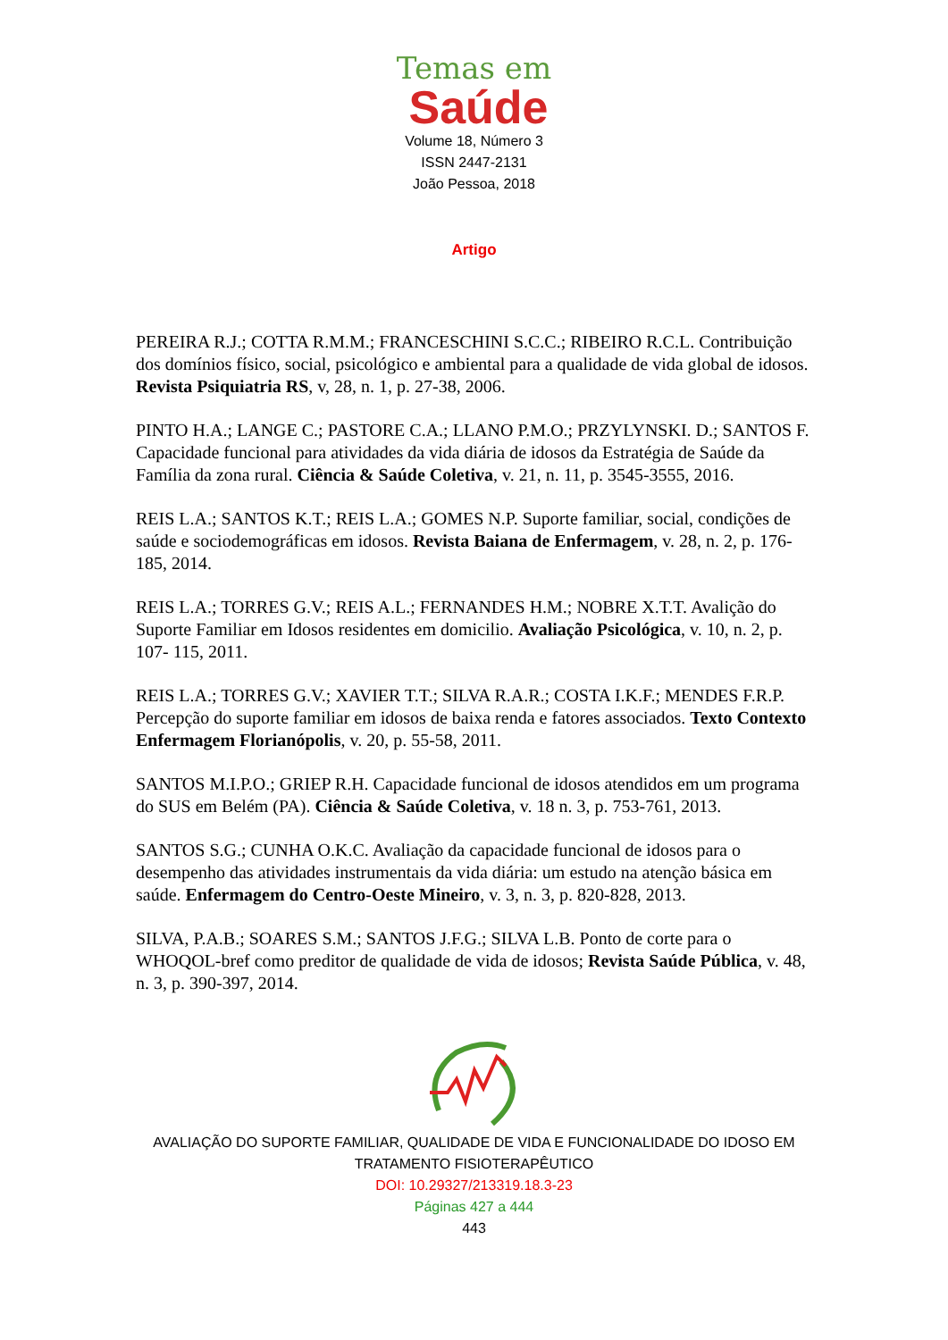Temas em
Saúde
Volume 18, Número 3
ISSN 2447-2131
João Pessoa, 2018
Artigo
PEREIRA R.J.; COTTA R.M.M.; FRANCESCHINI S.C.C.; RIBEIRO R.C.L. Contribuição dos domínios físico, social, psicológico e ambiental para a qualidade de vida global de idosos. Revista Psiquiatria RS, v, 28, n. 1, p. 27-38, 2006.
PINTO H.A.; LANGE C.; PASTORE C.A.; LLANO P.M.O.; PRZYLYNSKI. D.; SANTOS F. Capacidade funcional para atividades da vida diária de idosos da Estratégia de Saúde da Família da zona rural. Ciência & Saúde Coletiva, v. 21, n. 11, p. 3545-3555, 2016.
REIS L.A.; SANTOS K.T.; REIS L.A.; GOMES N.P. Suporte familiar, social, condições de saúde e sociodemográficas em idosos. Revista Baiana de Enfermagem, v. 28, n. 2, p. 176- 185, 2014.
REIS L.A.; TORRES G.V.; REIS A.L.; FERNANDES H.M.; NOBRE X.T.T. Avalição do Suporte Familiar em Idosos residentes em domicilio. Avaliação Psicológica, v. 10, n. 2, p. 107- 115, 2011.
REIS L.A.; TORRES G.V.; XAVIER T.T.; SILVA R.A.R.; COSTA I.K.F.; MENDES F.R.P. Percepção do suporte familiar em idosos de baixa renda e fatores associados. Texto Contexto Enfermagem Florianópolis, v. 20, p. 55-58, 2011.
SANTOS M.I.P.O.; GRIEP R.H. Capacidade funcional de idosos atendidos em um programa do SUS em Belém (PA). Ciência & Saúde Coletiva, v. 18 n. 3, p. 753-761, 2013.
SANTOS S.G.; CUNHA O.K.C. Avaliação da capacidade funcional de idosos para o desempenho das atividades instrumentais da vida diária: um estudo na atenção básica em saúde. Enfermagem do Centro-Oeste Mineiro, v. 3, n. 3, p. 820-828, 2013.
SILVA, P.A.B.; SOARES S.M.; SANTOS J.F.G.; SILVA L.B. Ponto de corte para o WHOQOL-bref como preditor de qualidade de vida de idosos; Revista Saúde Pública, v. 48, n. 3, p. 390-397, 2014.
AVALIAÇÃO DO SUPORTE FAMILIAR, QUALIDADE DE VIDA E FUNCIONALIDADE DO IDOSO EM
TRATAMENTO FISIOTERAPÊUTICO
DOI: 10.29327/213319.18.3-23
Páginas 427 a 444
443